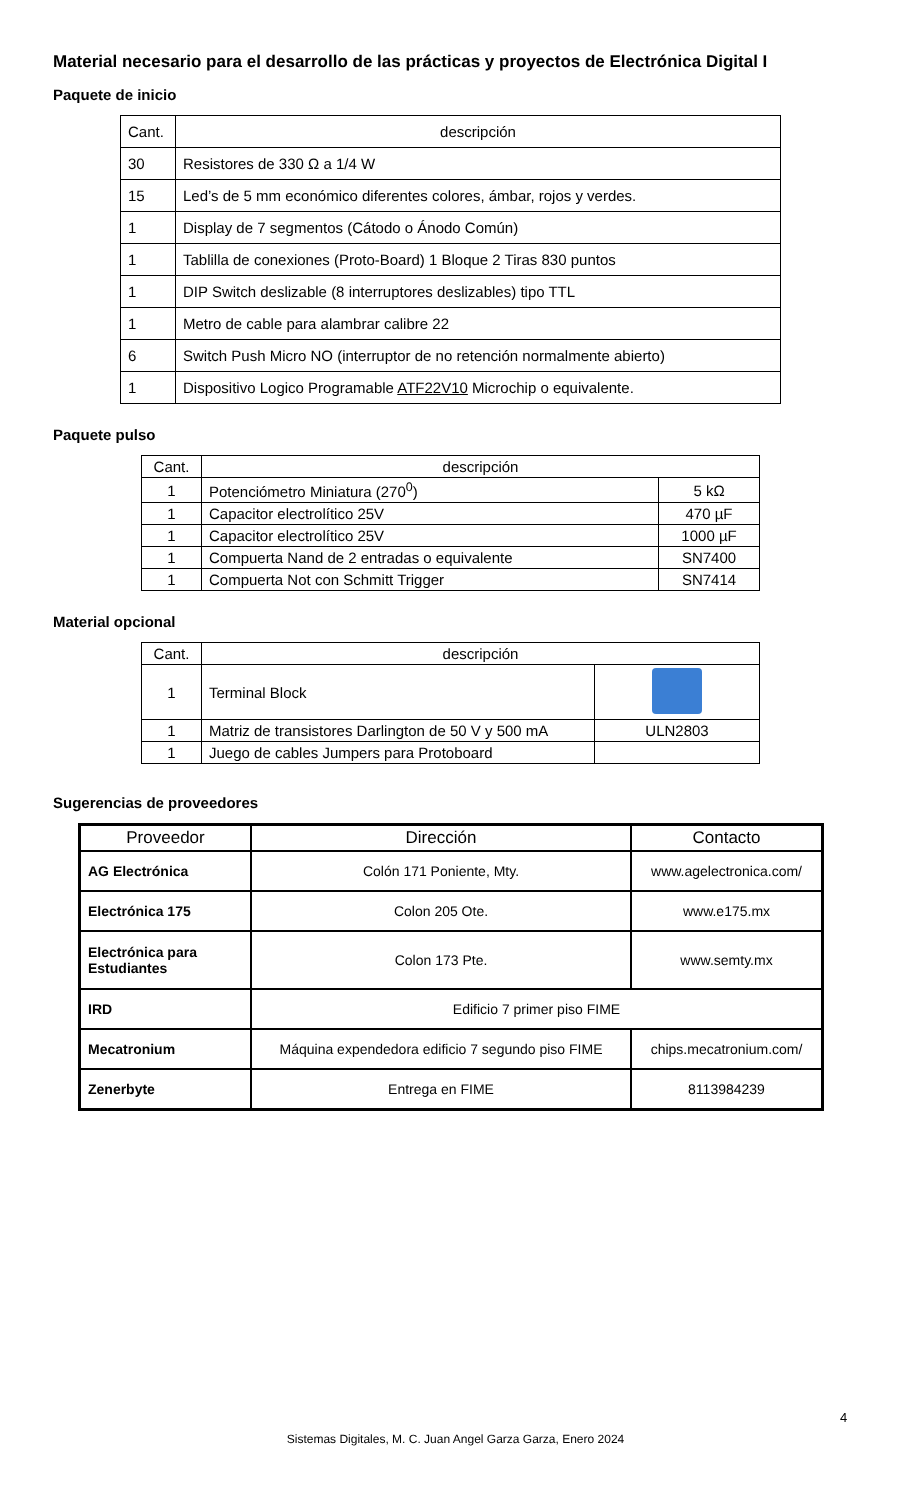Material necesario para el desarrollo de las prácticas y proyectos de Electrónica Digital I
Paquete de inicio
| Cant. | descripción |
| --- | --- |
| 30 | Resistores de 330 Ω a 1/4 W |
| 15 | Led’s de 5 mm económico diferentes colores, ámbar, rojos y verdes. |
| 1 | Display de 7 segmentos (Cátodo o Ánodo Común) |
| 1 | Tablilla de conexiones (Proto-Board) 1 Bloque 2 Tiras 830 puntos |
| 1 | DIP Switch deslizable (8 interruptores deslizables) tipo TTL |
| 1 | Metro de cable para alambrar calibre 22 |
| 6 | Switch Push Micro NO (interruptor de no retención normalmente abierto) |
| 1 | Dispositivo Logico Programable ATF22V10 Microchip o equivalente. |
Paquete pulso
| Cant. | descripción | |
| --- | --- | --- |
| 1 | Potenciómetro Miniatura (270<sup>0</sup>) | 5 kΩ |
| 1 | Capacitor electrolítico 25V | 470 µF |
| 1 | Capacitor electrolítico 25V | 1000 µF |
| 1 | Compuerta Nand de 2 entradas o equivalente | SN7400 |
| 1 | Compuerta Not con Schmitt Trigger | SN7414 |
Material opcional
| Cant. | descripción | |
| --- | --- | --- |
| 1 | Terminal Block | |
| 1 | Matriz de transistores Darlington de 50 V y 500 mA | ULN2803 |
| 1 | Juego de cables Jumpers para Protoboard | |
Sugerencias de proveedores
| Proveedor | Dirección | Contacto |
| --- | --- | --- |
| AG Electrónica | Colón 171 Poniente, Mty. | www.agelectronica.com/ |
| Electrónica 175 | Colon 205 Ote. | www.e175.mx |
| Electrónica para Estudiantes | Colon 173 Pte. | www.semty.mx |
| IRD | Edificio 7 primer piso FIME | |
| Mecatronium | Máquina expendedora edificio 7 segundo piso FIME | chips.mecatronium.com/ |
| Zenerbyte | Entrega en FIME | 8113984239 |
4
Sistemas Digitales, M. C. Juan Angel Garza Garza, Enero 2024